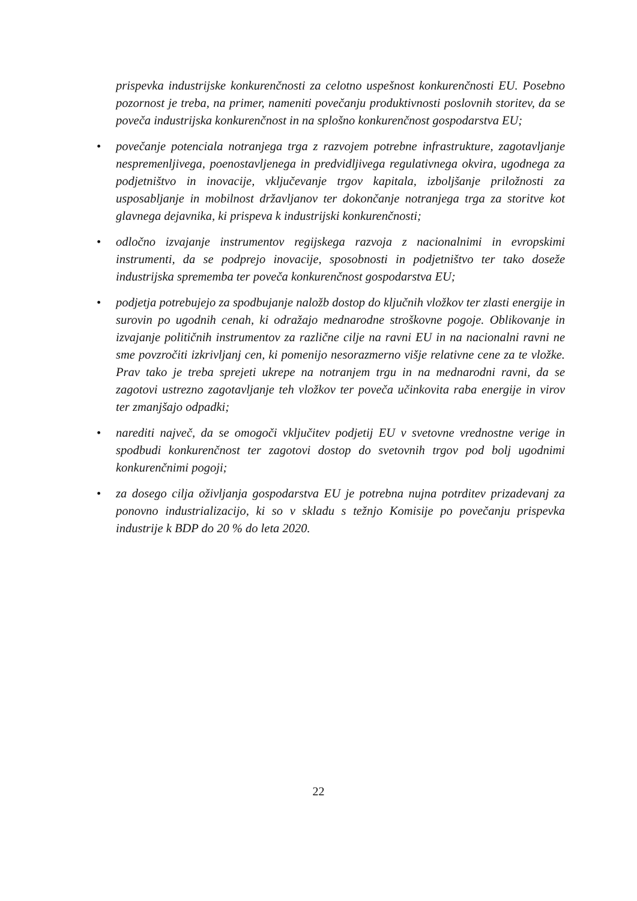prispevka industrijske konkurenčnosti za celotno uspešnost konkurenčnosti EU. Posebno pozornost je treba, na primer, nameniti povečanju produktivnosti poslovnih storitev, da se poveča industrijska konkurenčnost in na splošno konkurenčnost gospodarstva EU;
• povečanje potenciala notranjega trga z razvojem potrebne infrastrukture, zagotavljanje nespremenljivega, poenostavljenega in predvidljivega regulativnega okvira, ugodnega za podjetništvo in inovacije, vključevanje trgov kapitala, izboljšanje priložnosti za usposabljanje in mobilnost državljanov ter dokončanje notranjega trga za storitve kot glavnega dejavnika, ki prispeva k industrijski konkurenčnosti;
• odločno izvajanje instrumentov regijskega razvoja z nacionalnimi in evropskimi instrumenti, da se podprejo inovacije, sposobnosti in podjetništvo ter tako doseže industrijska sprememba ter poveča konkurenčnost gospodarstva EU;
• podjetja potrebujejo za spodbujanje naložb dostop do ključnih vložkov ter zlasti energije in surovin po ugodnih cenah, ki odražajo mednarodne stroškovne pogoje. Oblikovanje in izvajanje političnih instrumentov za različne cilje na ravni EU in na nacionalni ravni ne sme povzročiti izkrivljanj cen, ki pomenijo nesorazmerno višje relativne cene za te vložke. Prav tako je treba sprejeti ukrepe na notranjem trgu in na mednarodni ravni, da se zagotovi ustrezno zagotavljanje teh vložkov ter poveča učinkovita raba energije in virov ter zmanjšajo odpadki;
• narediti največ, da se omogoči vključitev podjetij EU v svetovne vrednostne verige in spodbudi konkurenčnost ter zagotovi dostop do svetovnih trgov pod bolj ugodnimi konkurenčnimi pogoji;
• za dosego cilja oživljanja gospodarstva EU je potrebna nujna potrditev prizadevanj za ponovno industrializacijo, ki so v skladu s težnjo Komisije po povečanju prispevka industrije k BDP do 20 % do leta 2020.
22